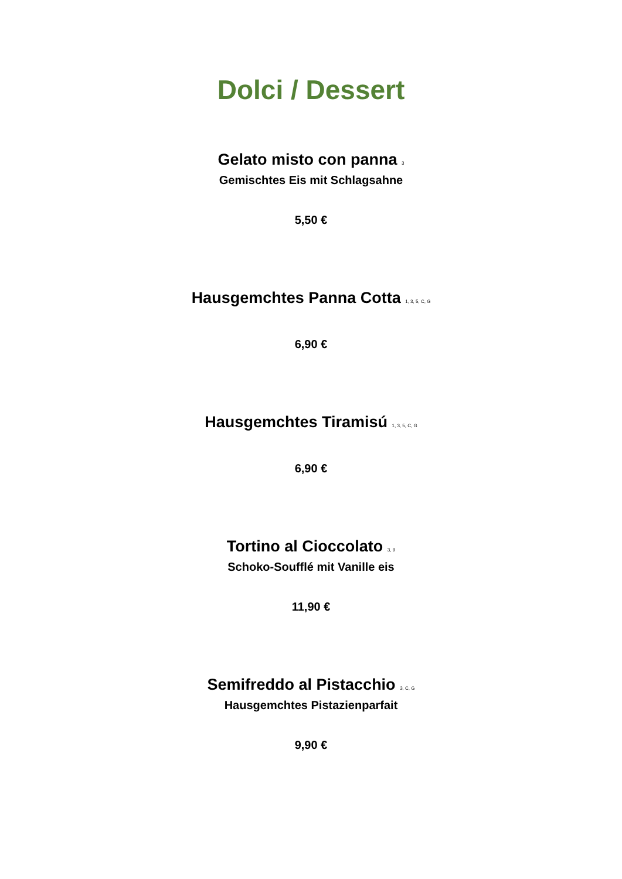Dolci / Dessert
Gelato misto con panna <sup>3</sup>
Gemischtes Eis mit Schlagsahne
5,50 €
Hausgemchtes Panna Cotta <sup>1, 3, 5, C, G</sup>
6,90 €
Hausgemchtes Tiramisú <sup>1, 3, 5, C, G</sup>
6,90 €
Tortino al Cioccolato <sup>3, 9</sup>
Schoko-Soufflé mit Vanille eis
11,90 €
Semifreddo al Pistacchio <sup>3, C, G</sup>
Hausgemchtes Pistazienparfait
9,90 €